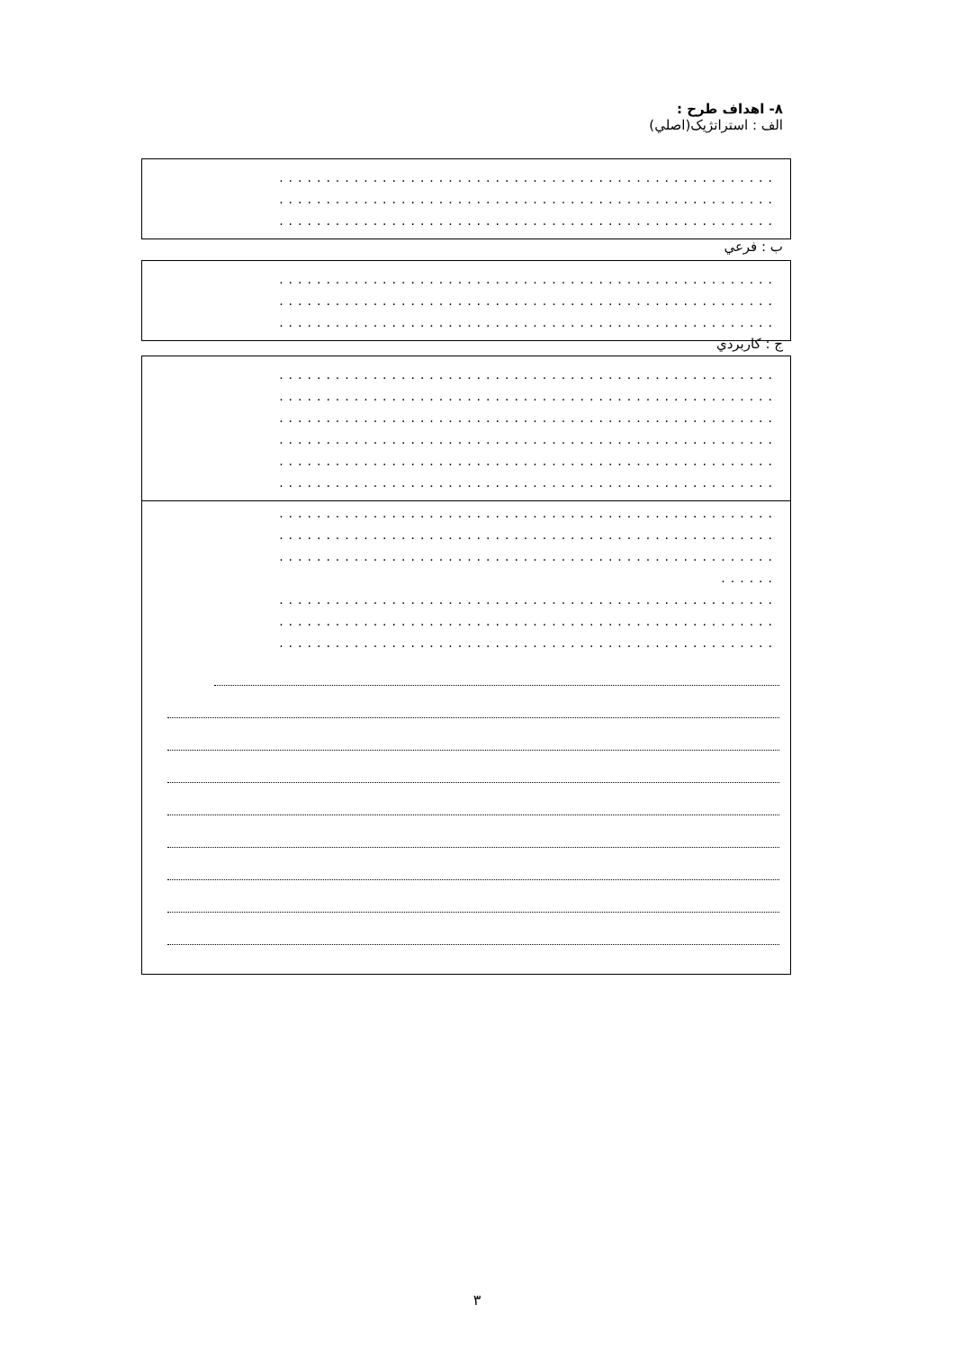٨- اهداف طرح :
الف : استراتژيک(اصلي)
.....................................................
.....................................................
.....................................................
ب : فرعي
.....................................................
.....................................................
.....................................................
ج : كاربردي
.....................................................
.....................................................
.....................................................
.....................................................
.....................................................
.....................................................
.....................................................
.....................................................
.....................................................
......
.....................................................
.....................................................
.....................................................
٣